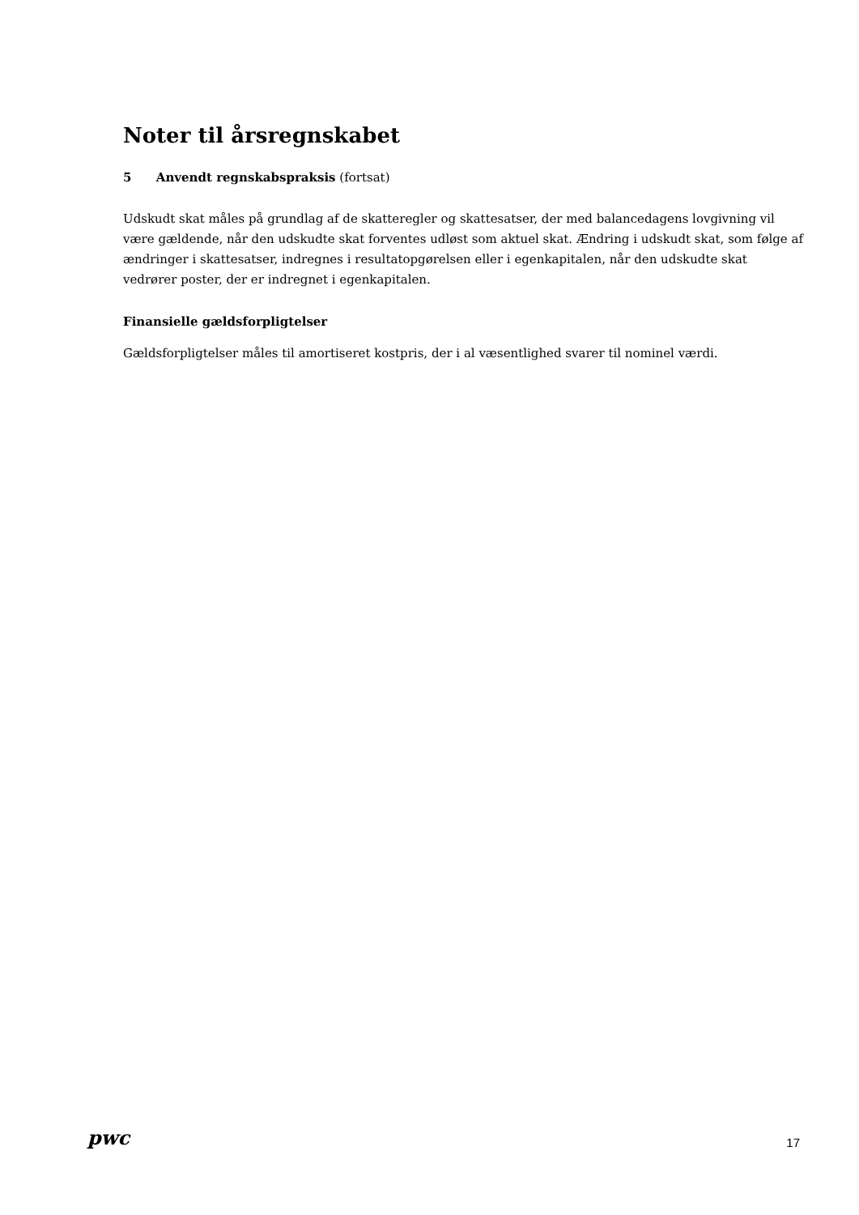Noter til årsregnskabet
5 Anvendt regnskabspraksis (fortsat)
Udskudt skat måles på grundlag af de skatteregler og skattesatser, der med balancedagens lovgivning vil være gældende, når den udskudte skat forventes udløst som aktuel skat. Ændring i udskudt skat, som følge af ændringer i skattesatser, indregnes i resultatopgørelsen eller i egenkapitalen, når den udskudte skat vedrører poster, der er indregnet i egenkapitalen.
Finansielle gældsforpligtelser
Gældsforpligtelser måles til amortiseret kostpris, der i al væsentlighed svarer til nominel værdi.
pwc
17